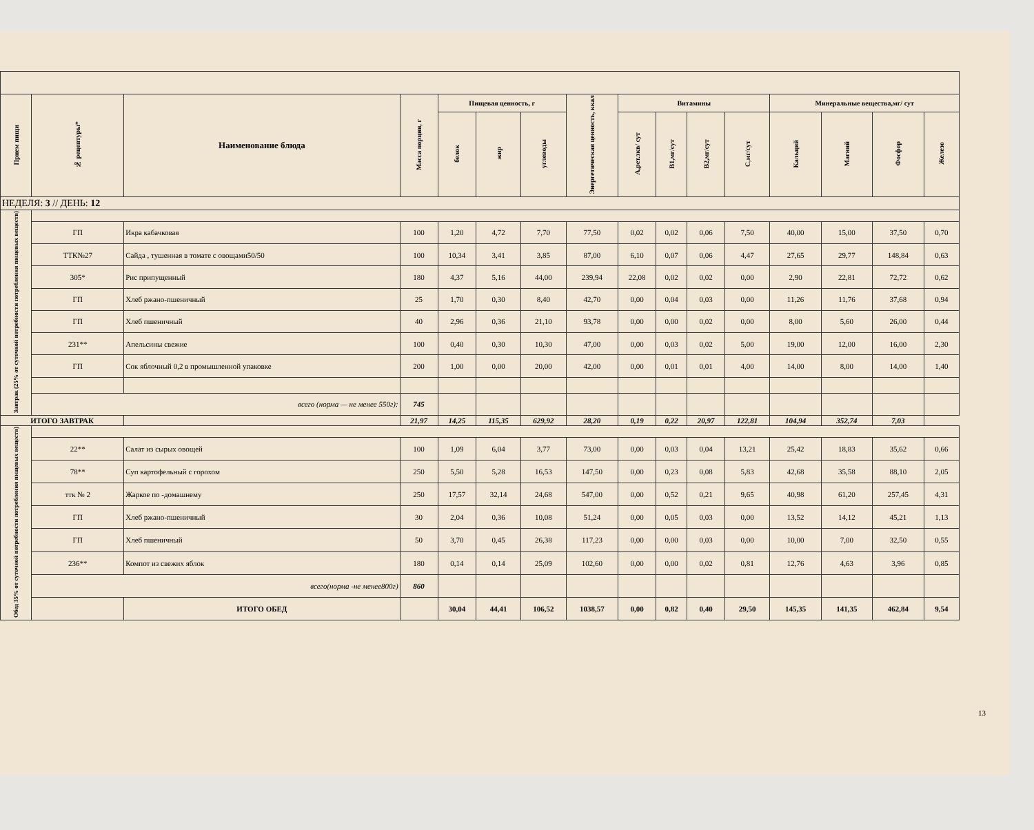| Прием пищи | № рецептуры* | Наименование блюда | Масса порции, г | Пищевая ценность, г | | | Энергетическая ценность, ккал | Витамины | | | | Минеральные вещества,мг/ сут | | | |
| --- | --- | --- | --- | --- | --- | --- | --- | --- | --- | --- | --- | --- | --- | --- | --- |
| | | | | белок | жир | углеводы | | А,рет.экв/ сут | B1,мг/сут | B2,мг/сут | C,мг/сут | Кальций | Магний | Фосфор | Железо |
| НЕДЕЛЯ: 3 // ДЕНЬ: 12 | | | | | | | | | | | | | | | |
| Завтрак (25% от суточной потребности потребления пищевых веществ) | | | | | | | | | | | | | | | |
| | ГП | Икра кабачковая | 100 | 1,20 | 4,72 | 7,70 | 77,50 | 0,02 | 0,02 | 0,06 | 7,50 | 40,00 | 15,00 | 37,50 | 0,70 |
| | ТТК№27 | Сайда , тушенная в томате с овощами50/50 | 100 | 10,34 | 3,41 | 3,85 | 87,00 | 6,10 | 0,07 | 0,06 | 4,47 | 27,65 | 29,77 | 148,84 | 0,63 |
| | 305* | Рис припущенный | 180 | 4,37 | 5,16 | 44,00 | 239,94 | 22,08 | 0,02 | 0,02 | 0,00 | 2,90 | 22,81 | 72,72 | 0,62 |
| | ГП | Хлеб ржано-пшеничный | 25 | 1,70 | 0,30 | 8,40 | 42,70 | 0,00 | 0,04 | 0,03 | 0,00 | 11,26 | 11,76 | 37,68 | 0,94 |
| | ГП | Хлеб пшеничный | 40 | 2,96 | 0,36 | 21,10 | 93,78 | 0,00 | 0,00 | 0,02 | 0,00 | 8,00 | 5,60 | 26,00 | 0,44 |
| | 231** | Апельсины свежие | 100 | 0,40 | 0,30 | 10,30 | 47,00 | 0,00 | 0,03 | 0,02 | 5,00 | 19,00 | 12,00 | 16,00 | 2,30 |
| | ГП | Сок яблочный 0,2 в промышленной упаковке | 200 | 1,00 | 0,00 | 20,00 | 42,00 | 0,00 | 0,01 | 0,01 | 4,00 | 14,00 | 8,00 | 14,00 | 1,40 |
| | всего (норма — не менее 550г): | | 745 | | | | | | | | | | | | |
| ИТОГО ЗАВТРАК | | | 21,97 | 14,25 | 115,35 | 629,92 | 28,20 | 0,19 | 0,22 | 20,97 | 122,81 | 104,94 | 352,74 | 7,03 | |
| Обед 35% от суточной потребности потребления пищевых веществ) | | | | | | | | | | | | | | | |
| | 22** | Салат из сырых овощей | 100 | 1,09 | 6,04 | 3,77 | 73,00 | 0,00 | 0,03 | 0,04 | 13,21 | 25,42 | 18,83 | 35,62 | 0,66 |
| | 78** | Суп картофельный с горохом | 250 | 5,50 | 5,28 | 16,53 | 147,50 | 0,00 | 0,23 | 0,08 | 5,83 | 42,68 | 35,58 | 88,10 | 2,05 |
| | ттк № 2 | Жаркое по -домашнему | 250 | 17,57 | 32,14 | 24,68 | 547,00 | 0,00 | 0,52 | 0,21 | 9,65 | 40,98 | 61,20 | 257,45 | 4,31 |
| | ГП | Хлеб ржано-пшеничный | 30 | 2,04 | 0,36 | 10,08 | 51,24 | 0,00 | 0,05 | 0,03 | 0,00 | 13,52 | 14,12 | 45,21 | 1,13 |
| | ГП | Хлеб пшеничный | 50 | 3,70 | 0,45 | 26,38 | 117,23 | 0,00 | 0,00 | 0,03 | 0,00 | 10,00 | 7,00 | 32,50 | 0,55 |
| | 236** | Компот из свежих яблок | 180 | 0,14 | 0,14 | 25,09 | 102,60 | 0,00 | 0,00 | 0,02 | 0,81 | 12,76 | 4,63 | 3,96 | 0,85 |
| | всего(норма -не менее800г) | | 860 | | | | | | | | | | | | |
| | | ИТОГО ОБЕД | | 30,04 | 44,41 | 106,52 | 1038,57 | 0,00 | 0,82 | 0,40 | 29,50 | 145,35 | 141,35 | 462,84 | 9,54 |
13